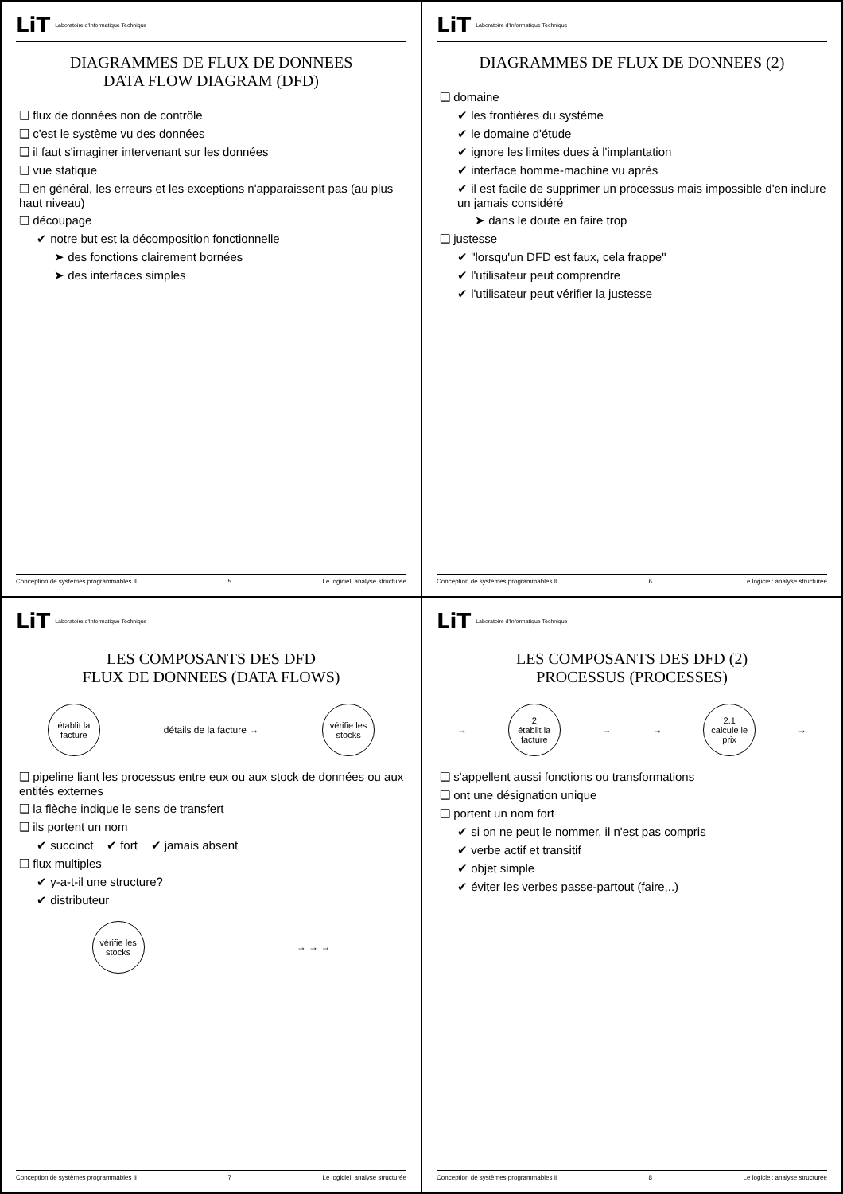LiT Laboratoire d'Informatique Technique
DIAGRAMMES DE FLUX DE DONNEES
DATA FLOW DIAGRAM (DFD)
❑ flux de données non de contrôle
❑ c'est le système vu des données
❑ il faut s'imaginer intervenant sur les données
❑ vue statique
❑ en général, les erreurs et les exceptions n'apparaissent pas (au plus haut niveau)
❑ découpage
✔ notre but est la décomposition fonctionnelle
➤ des fonctions clairement bornées
➤ des interfaces simples
Conception de systèmes programmables II 5 Le logiciel: analyse structurée
LiT Laboratoire d'Informatique Technique
DIAGRAMMES DE FLUX DE DONNEES (2)
❑ domaine
✔ les frontières du système
✔ le domaine d'étude
✔ ignore les limites dues à l'implantation
✔ interface homme-machine vu après
✔ il est facile de supprimer un processus mais impossible d'en inclure un jamais considéré
➤ dans le doute en faire trop
❑ justesse
✔ "lorsqu'un DFD est faux, cela frappe"
✔ l'utilisateur peut comprendre
✔ l'utilisateur peut vérifier la justesse
Conception de systèmes programmables II 6 Le logiciel: analyse structurée
LiT Laboratoire d'Informatique Technique
LES COMPOSANTS DES DFD
FLUX DE DONNEES (DATA FLOWS)
établit la facture
détails de la facture →
vérifie les stocks
❑ pipeline liant les processus entre eux ou aux stock de données ou aux entités externes
❑ la flèche indique le sens de transfert
❑ ils portent un nom
✔ succinct ✔ fort ✔ jamais absent
❑ flux multiples
✔ y-a-t-il une structure?
✔ distributeur
vérifie les stocks
→ → →
Conception de systèmes programmables II 7 Le logiciel: analyse structurée
LiT Laboratoire d'Informatique Technique
LES COMPOSANTS DES DFD (2)
PROCESSUS (PROCESSES)
→
2
établit la facture
→ →
2.1
calcule le prix
→
❑ s'appellent aussi fonctions ou transformations
❑ ont une désignation unique
❑ portent un nom fort
✔ si on ne peut le nommer, il n'est pas compris
✔ verbe actif et transitif
✔ objet simple
✔ éviter les verbes passe-partout (faire,..)
Conception de systèmes programmables II 8 Le logiciel: analyse structurée